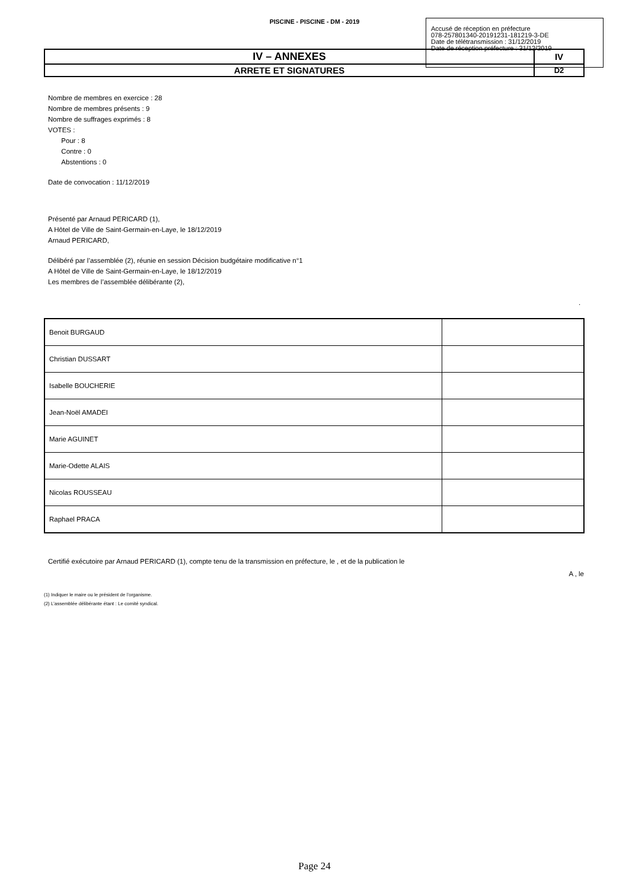PISCINE - PISCINE - DM - 2019
Accusé de réception en préfecture
078-257801340-20191231-181219-3-DE
Date de télétransmission : 31/12/2019
Date de réception préfecture : 31/12/2019
| IV – ANNEXES | IV |
| ARRETE ET SIGNATURES | D2 |
Nombre de membres en exercice : 28
Nombre de membres présents : 9
Nombre de suffrages exprimés : 8
VOTES :
Pour : 8
Contre : 0
Abstentions : 0
Date de convocation : 11/12/2019
Présenté par Arnaud PERICARD (1),
A Hôtel de Ville de Saint-Germain-en-Laye, le 18/12/2019
Arnaud PERICARD,
Délibéré par l’assemblée (2), réunie en session Décision budgétaire modificative n°1
A Hôtel de Ville de Saint-Germain-en-Laye, le 18/12/2019
Les membres de l’assemblée délibérante (2),
.
| Benoit BURGAUD | |
| Christian DUSSART | |
| Isabelle BOUCHERIE | |
| Jean-Noël AMADEI | |
| Marie AGUINET | |
| Marie-Odette ALAIS | |
| Nicolas ROUSSEAU | |
| Raphael PRACA | |
Certifié exécutoire par Arnaud PERICARD (1), compte tenu de la transmission en préfecture, le , et de la publication le
A , le
(1) Indiquer le maire ou le président de l'organisme.
(2) L’assemblée délibérante étant : Le comité syndical.
Page 24